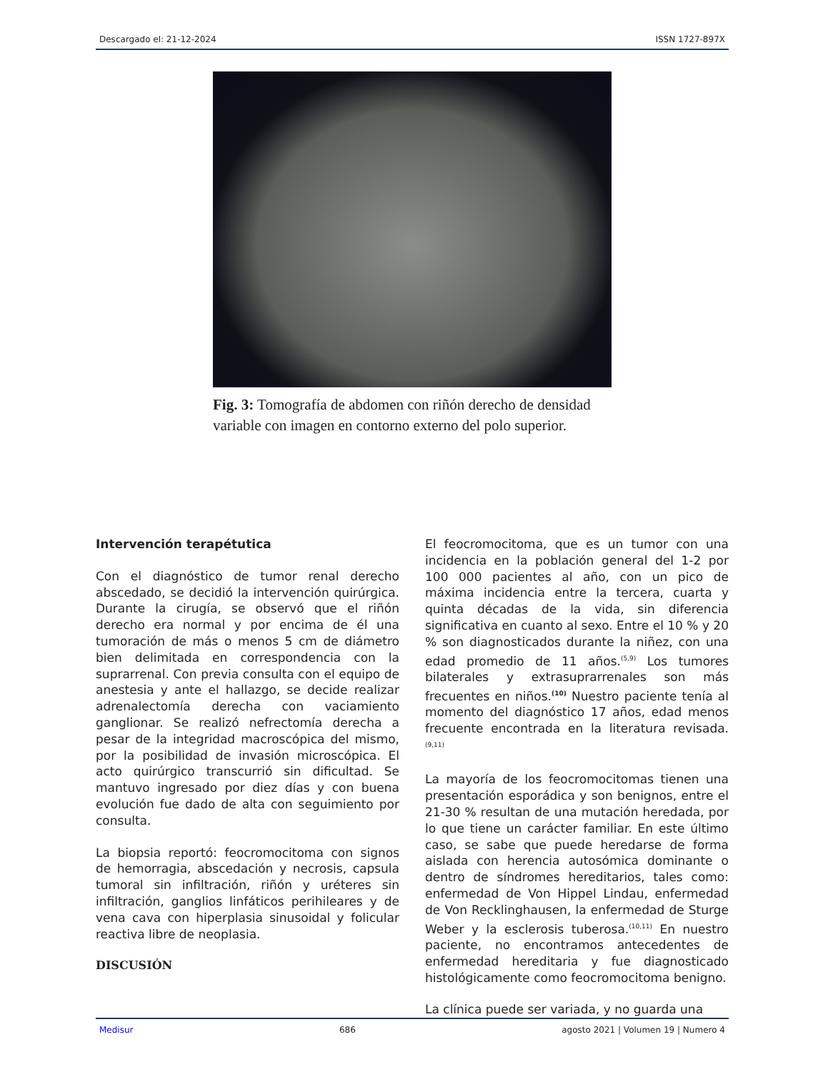Descargado el: 21-12-2024 ISSN 1727-897X
Fig. 3: Tomografía de abdomen con riñón derecho de densidad variable con imagen en contorno externo del polo superior.
Intervención terapétutica
Con el diagnóstico de tumor renal derecho abscedado, se decidió la intervención quirúrgica. Durante la cirugía, se observó que el riñón derecho era normal y por encima de él una tumoración de más o menos 5 cm de diámetro bien delimitada en correspondencia con la suprarrenal. Con previa consulta con el equipo de anestesia y ante el hallazgo, se decide realizar adrenalectomía derecha con vaciamiento ganglionar. Se realizó nefrectomía derecha a pesar de la integridad macroscópica del mismo, por la posibilidad de invasión microscópica. El acto quirúrgico transcurrió sin dificultad. Se mantuvo ingresado por diez días y con buena evolución fue dado de alta con seguimiento por consulta.
La biopsia reportó: feocromocitoma con signos de hemorragia, abscedación y necrosis, capsula tumoral sin infiltración, riñón y uréteres sin infiltración, ganglios linfáticos perihileares y de vena cava con hiperplasia sinusoidal y folicular reactiva libre de neoplasia.
DISCUSIÓN
El feocromocitoma, que es un tumor con una incidencia en la población general del 1-2 por 100 000 pacientes al año, con un pico de máxima incidencia entre la tercera, cuarta y quinta décadas de la vida, sin diferencia significativa en cuanto al sexo. Entre el 10 % y 20 % son diagnosticados durante la niñez, con una edad promedio de 11 años.<sup>(5,9)</sup> Los tumores bilaterales y extrasuprarrenales son más frecuentes en niños.<sup>(10)</sup> Nuestro paciente tenía al momento del diagnóstico 17 años, edad menos frecuente encontrada en la literatura revisada.<sup>(9,11)</sup>
La mayoría de los feocromocitomas tienen una presentación esporádica y son benignos, entre el 21-30 % resultan de una mutación heredada, por lo que tiene un carácter familiar. En este último caso, se sabe que puede heredarse de forma aislada con herencia autosómica dominante o dentro de síndromes hereditarios, tales como: enfermedad de Von Hippel Lindau, enfermedad de Von Recklinghausen, la enfermedad de Sturge Weber y la esclerosis tuberosa.<sup>(10,11)</sup> En nuestro paciente, no encontramos antecedentes de enfermedad hereditaria y fue diagnosticado histológicamente como feocromocitoma benigno.
La clínica puede ser variada, y no guarda una
Medisur 686 agosto 2021 | Volumen 19 | Numero 4